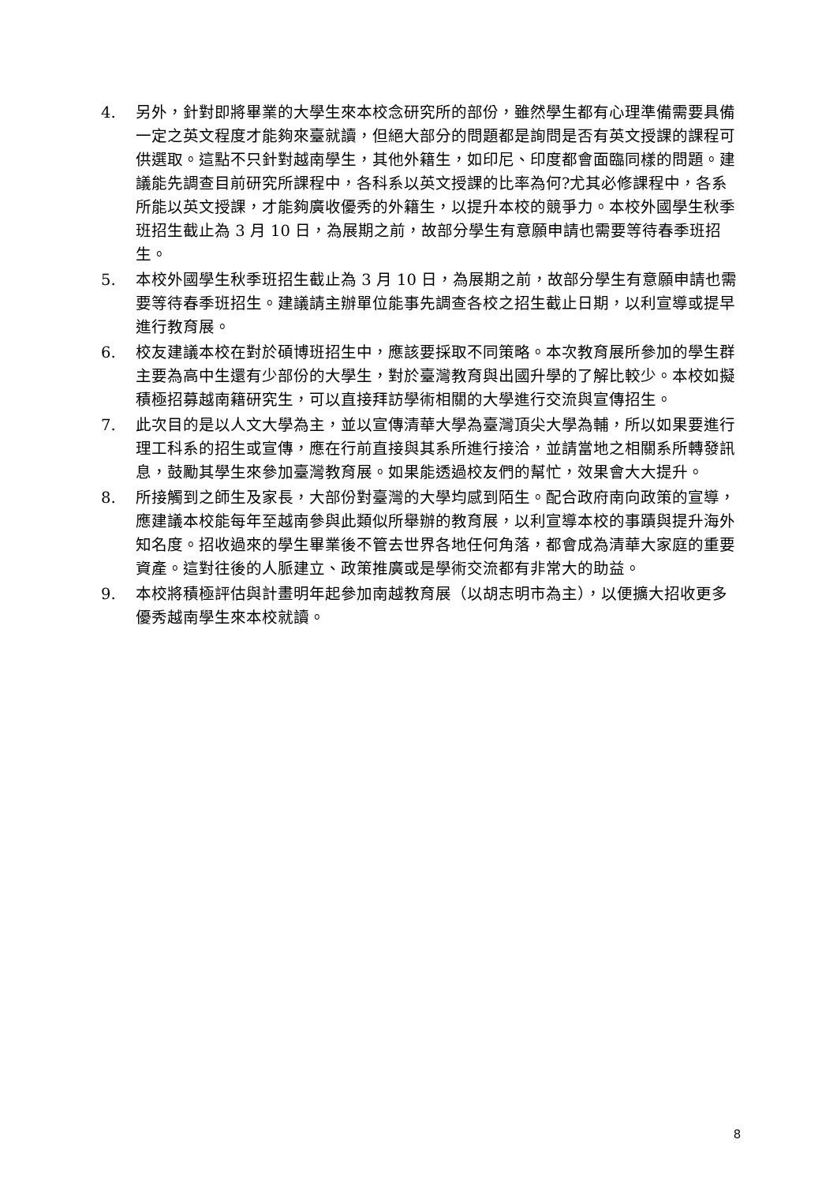4. 另外，針對即將畢業的大學生來本校念研究所的部份，雖然學生都有心理準備需要具備一定之英文程度才能夠來臺就讀，但絕大部分的問題都是詢問是否有英文授課的課程可供選取。這點不只針對越南學生，其他外籍生，如印尼、印度都會面臨同樣的問題。建議能先調查目前研究所課程中，各科系以英文授課的比率為何?尤其必修課程中，各系所能以英文授課，才能夠廣收優秀的外籍生，以提升本校的競爭力。本校外國學生秋季班招生截止為 3 月 10 日，為展期之前，故部分學生有意願申請也需要等待春季班招生。
5. 本校外國學生秋季班招生截止為 3 月 10 日，為展期之前，故部分學生有意願申請也需要等待春季班招生。建議請主辦單位能事先調查各校之招生截止日期，以利宣導或提早進行教育展。
6. 校友建議本校在對於碩博班招生中，應該要採取不同策略。本次教育展所參加的學生群主要為高中生還有少部份的大學生，對於臺灣教育與出國升學的了解比較少。本校如擬積極招募越南籍研究生，可以直接拜訪學術相關的大學進行交流與宣傳招生。
7. 此次目的是以人文大學為主，並以宣傳清華大學為臺灣頂尖大學為輔，所以如果要進行理工科系的招生或宣傳，應在行前直接與其系所進行接洽，並請當地之相關系所轉發訊息，鼓勵其學生來參加臺灣教育展。如果能透過校友們的幫忙，效果會大大提升。
8. 所接觸到之師生及家長，大部份對臺灣的大學均感到陌生。配合政府南向政策的宣導，應建議本校能每年至越南參與此類似所舉辦的教育展，以利宣導本校的事蹟與提升海外知名度。招收過來的學生畢業後不管去世界各地任何角落，都會成為清華大家庭的重要資產。這對往後的人脈建立、政策推廣或是學術交流都有非常大的助益。
9. 本校將積極評估與計畫明年起參加南越教育展（以胡志明市為主），以便擴大招收更多優秀越南學生來本校就讀。
8